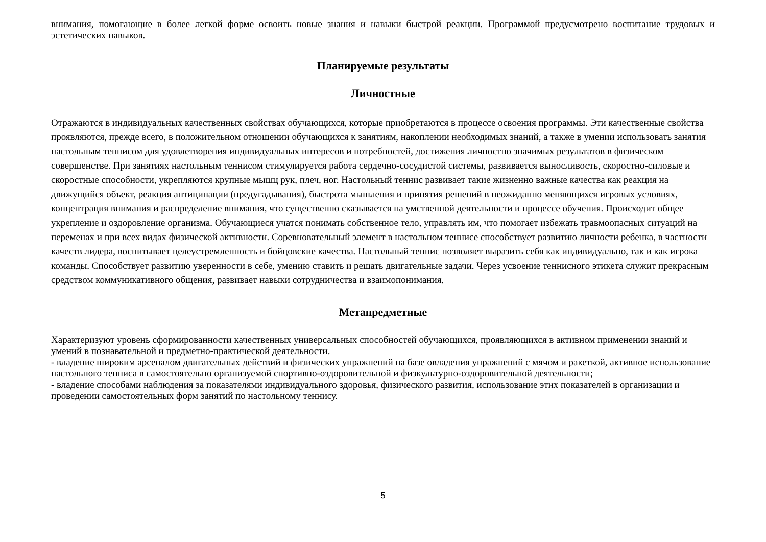внимания, помогающие в более легкой форме освоить новые знания и навыки быстрой реакции. Программой предусмотрено воспитание трудовых и эстетических навыков.
Планируемые результаты
Личностные
Отражаются в индивидуальных качественных свойствах обучающихся, которые приобретаются в процессе освоения программы. Эти качественные свойства проявляются, прежде всего, в положительном отношении обучающихся к занятиям, накоплении необходимых знаний, а также в умении использовать занятия настольным теннисом для удовлетворения индивидуальных интересов и потребностей, достижения личностно значимых результатов в физическом совершенстве. При занятиях настольным теннисом стимулируется работа сердечно-сосудистой системы, развивается выносливость, скоростно-силовые и скоростные способности, укрепляются крупные мышц рук, плеч, ног. Настольный теннис развивает такие жизненно важные качества как реакция на движущийся объект, реакция антиципации (предугадывания), быстрота мышления и принятия решений в неожиданно меняющихся игровых условиях, концентрация внимания и распределение внимания, что существенно сказывается на умственной деятельности и процессе обучения. Происходит общее укрепление и оздоровление организма. Обучающиеся учатся понимать собственное тело, управлять им, что помогает избежать травмоопасных ситуаций на переменах и при всех видах физической активности. Соревновательный элемент в настольном теннисе способствует развитию личности ребенка, в частности качеств лидера, воспитывает целеустремленность и бойцовские качества. Настольный теннис позволяет выразить себя как индивидуально, так и как игрока команды. Способствует развитию уверенности в себе, умению ставить и решать двигательные задачи. Через усвоение теннисного этикета служит прекрасным средством коммуникативного общения, развивает навыки сотрудничества и взаимопонимания.
Метапредметные
Характеризуют уровень сформированности качественных универсальных способностей обучающихся, проявляющихся в активном применении знаний и умений в познавательной и предметно-практической деятельности.
- владение широким арсеналом двигательных действий и физических упражнений на базе овладения упражнений с мячом и ракеткой, активное использование настольного тенниса в самостоятельно организуемой спортивно-оздоровительной и физкультурно-оздоровительной деятельности;
- владение способами наблюдения за показателями индивидуального здоровья, физического развития, использование этих показателей в организации и проведении самостоятельных форм занятий по настольному теннису.
5